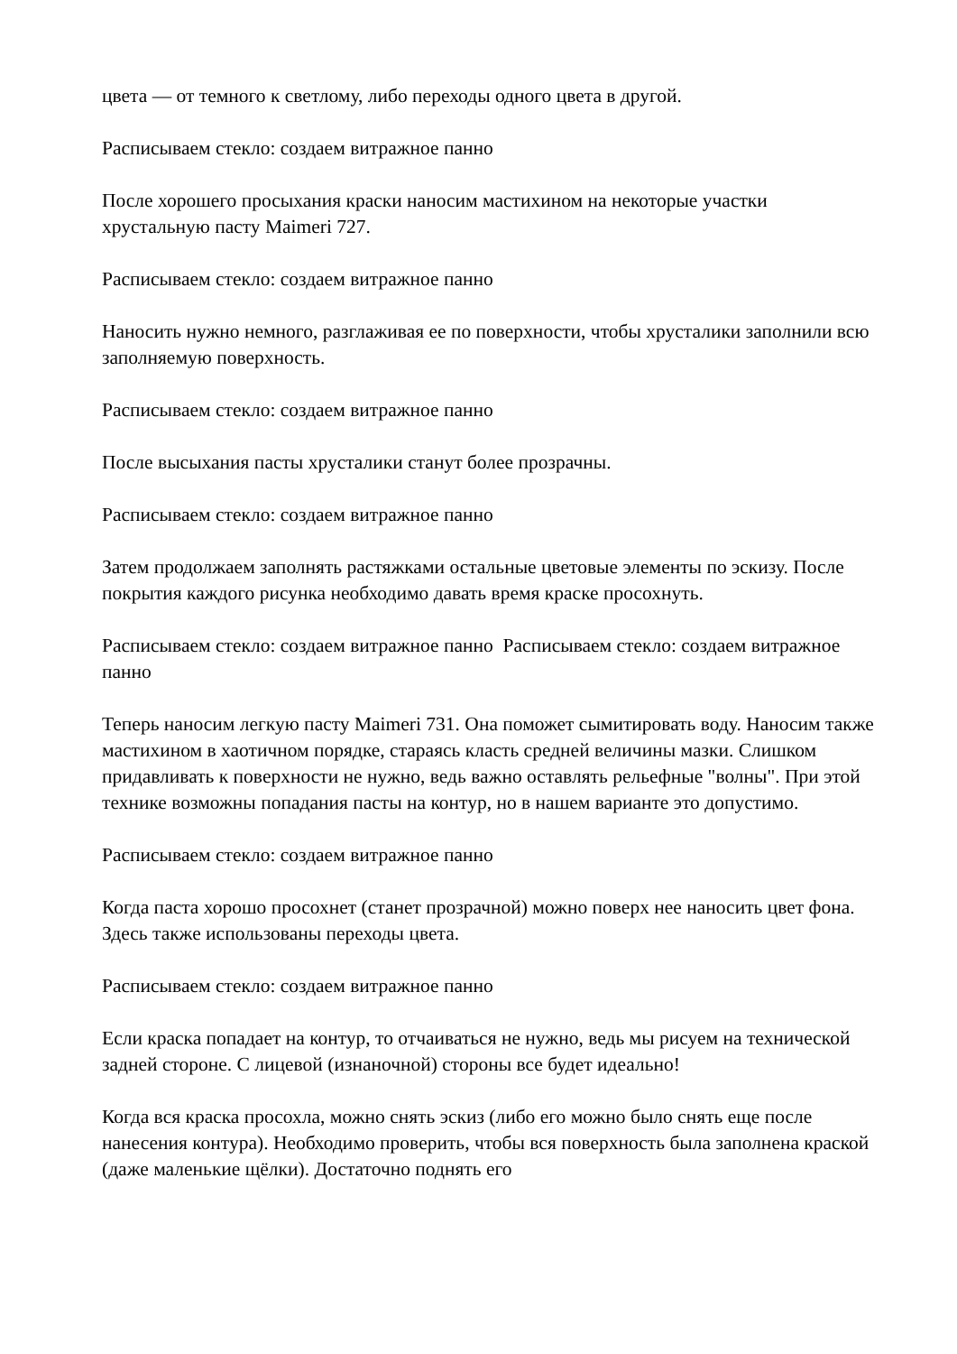цвета — от темного к светлому, либо переходы одного цвета в другой.
Расписываем стекло: создаем витражное панно
После хорошего просыхания краски наносим мастихином на некоторые участки хрустальную пасту Maimeri 727.
Расписываем стекло: создаем витражное панно
Наносить нужно немного, разглаживая ее по поверхности, чтобы хрусталики заполнили всю заполняемую поверхность.
Расписываем стекло: создаем витражное панно
После высыхания пасты хрусталики станут более прозрачны.
Расписываем стекло: создаем витражное панно
Затем продолжаем заполнять растяжками остальные цветовые элементы по эскизу. После покрытия каждого рисунка необходимо давать время краске просохнуть.
Расписываем стекло: создаем витражное панно Расписываем стекло: создаем витражное панно
Теперь наносим легкую пасту Maimeri 731. Она поможет сымитировать воду. Наносим также мастихином в хаотичном порядке, стараясь класть средней величины мазки. Слишком придавливать к поверхности не нужно, ведь важно оставлять рельефные "волны". При этой технике возможны попадания пасты на контур, но в нашем варианте это допустимо.
Расписываем стекло: создаем витражное панно
Когда паста хорошо просохнет (станет прозрачной) можно поверх нее наносить цвет фона. Здесь также использованы переходы цвета.
Расписываем стекло: создаем витражное панно
Если краска попадает на контур, то отчаиваться не нужно, ведь мы рисуем на технической задней стороне. С лицевой (изнаночной) стороны все будет идеально!
Когда вся краска просохла, можно снять эскиз (либо его можно было снять еще после нанесения контура). Необходимо проверить, чтобы вся поверхность была заполнена краской (даже маленькие щёлки). Достаточно поднять его